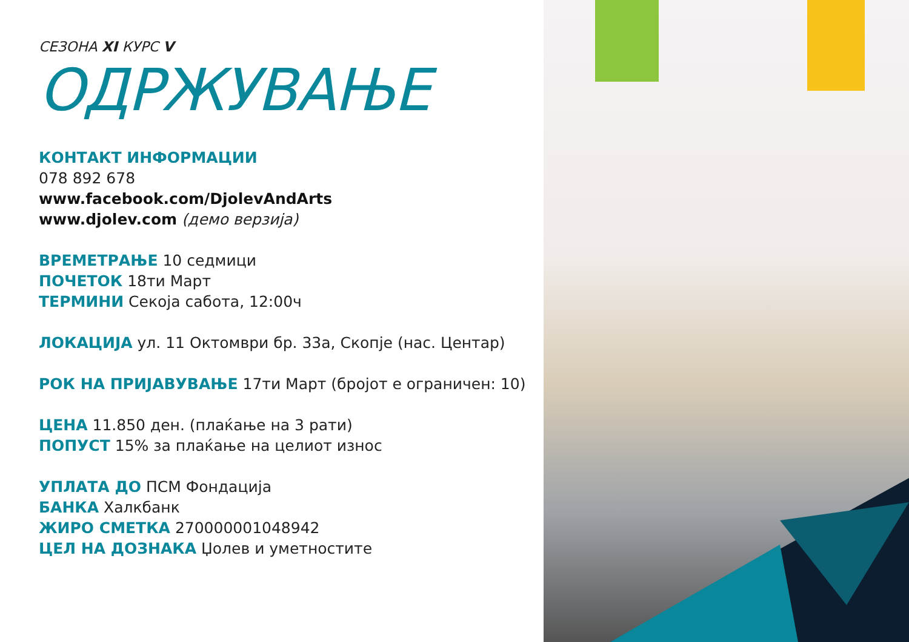СЕЗОНА XI КУРС V
ОДРЖУВАЊЕ
КОНТАКТ ИНФОРМАЦИИ
078 892 678
www.facebook.com/DjolevAndArts
www.djolev.com (демо верзија)
ВРЕМЕТРАЊЕ 10 седмици
ПОЧЕТОК 18ти Март
ТЕРМИНИ Секоја сабота, 12:00ч
ЛОКАЦИЈА ул. 11 Октомври бр. 33а, Скопје (нас. Центар)
РОК НА ПРИЈАВУВАЊЕ 17ти Март (бројот е ограничен: 10)
ЦЕНА 11.850 ден. (плаќање на 3 рати)
ПОПУСТ 15% за плаќање на целиот износ
УПЛАТА ДО ПСМ Фондација
БАНКА Халкбанк
ЖИРО СМЕТКА 270000001048942
ЦЕЛ НА ДОЗНАКА Џолев и уметностите